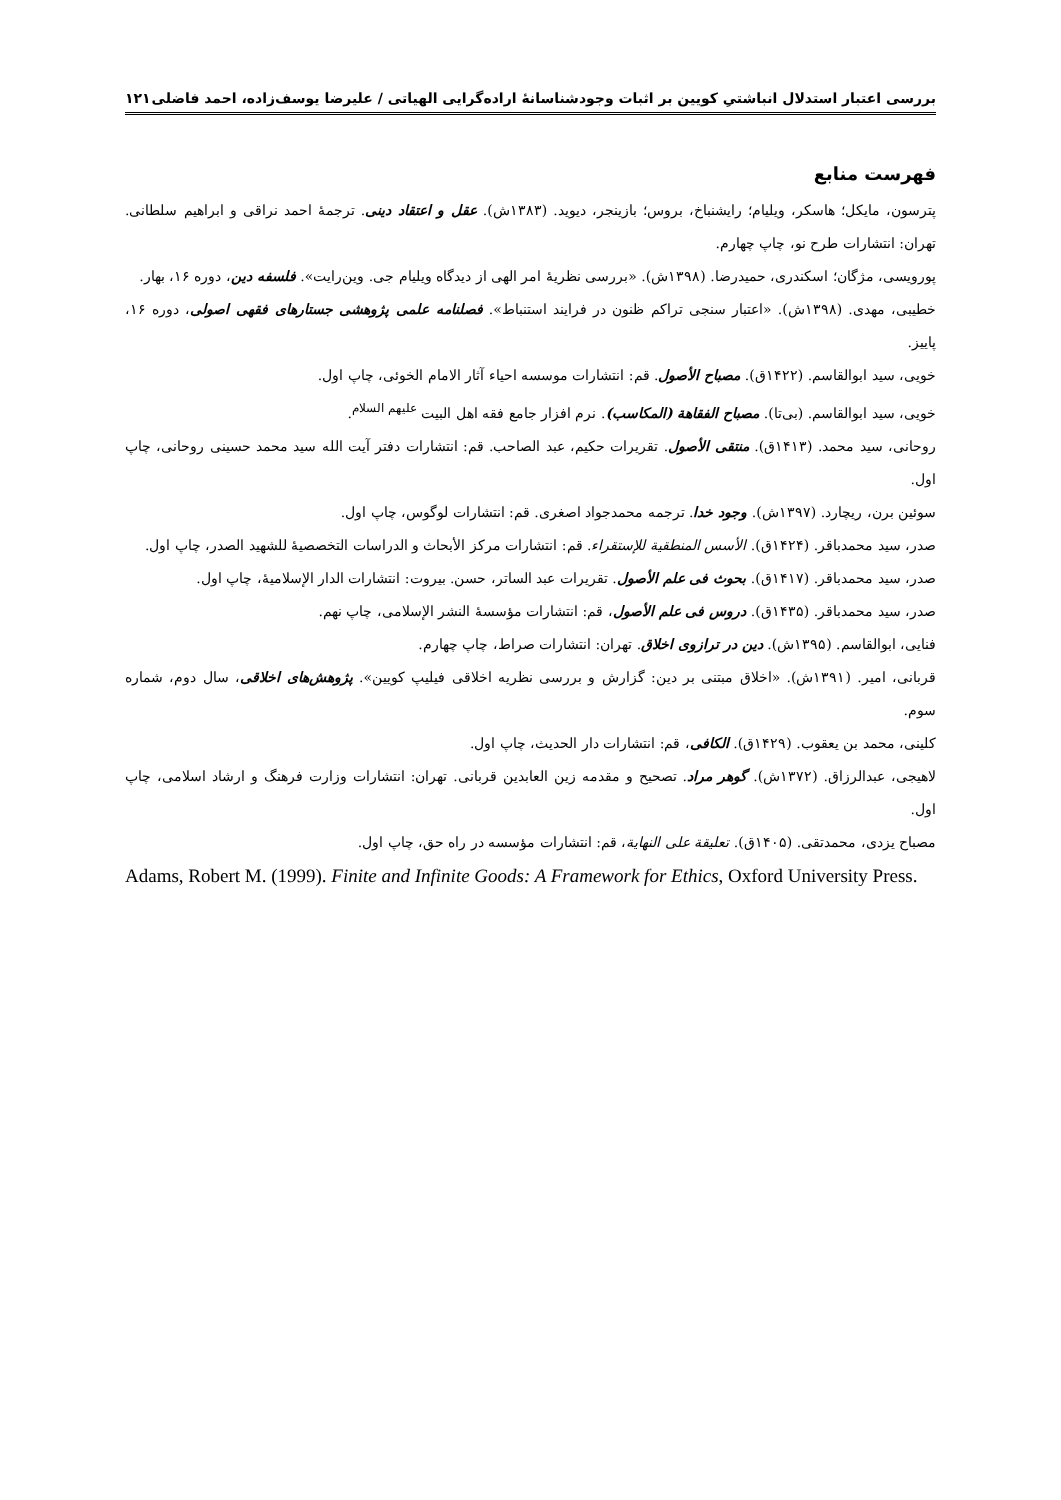بررسی اعتبار استدلال انباشتیِ کویین بر اثبات وجودشناسانهٔ اراده‌گرایی الهیاتی / علیرضا یوسف‌زاده، احمد فاضلی ۱۲۱
فهرست منابع
پترسون، مایکل؛ هاسکر، ویلیام؛ رایشنباخ، بروس؛ بازینجر، دیوید. (۱۳۸۳ش). عقل و اعتقاد دینی. ترجمهٔ احمد نراقی و ابراهیم سلطانی. تهران: انتشارات طرح نو، چاپ چهارم.
پورویسی، مژگان؛ اسکندری، حمیدرضا. (۱۳۹۸ش). «بررسی نظریهٔ امر الهی از دیدگاه ویلیام جی. وین‌رایت». فلسفه دین، دوره ۱۶، بهار.
خطیبی، مهدی. (۱۳۹۸ش). «اعتبار سنجی تراکم ظنون در فرایند استنباط». فصلنامه علمی پژوهشی جستارهای فقهی اصولی، دوره ۱۶، پاییز.
خویی، سید ابوالقاسم. (۱۴۲۲ق). مصباح الأصول. قم: انتشارات موسسه احیاء آثار الامام الخوئی، چاپ اول.
خویی، سید ابوالقاسم. (بی‌تا). مصباح الفقاهة (المکاسب). نرم افزار جامع فقه اهل البیت <sup>علیهم السلام</sup>.
روحانی، سید محمد. (۱۴۱۳ق). منتقی الأصول. تقریرات حکیم، عبد الصاحب. قم: انتشارات دفتر آیت الله سید محمد حسینی روحانی، چاپ اول.
سوئین برن، ریچارد. (۱۳۹۷ش). وجود خدا. ترجمه محمدجواد اصغری. قم: انتشارات لوگوس، چاپ اول.
صدر، سید محمدباقر. (۱۴۲۴ق). الأسس المنطقیة للإستقراء. قم: انتشارات مرکز الأبحاث و الدراسات التخصصیهٔ للشهید الصدر، چاپ اول.
صدر، سید محمدباقر. (۱۴۱۷ق). بحوث فی علم الأصول. تقریرات عبد الساتر، حسن. بیروت: انتشارات الدار الإسلامیهٔ، چاپ اول.
صدر، سید محمدباقر. (۱۴۳۵ق). دروس فی علم الأصول، قم: انتشارات مؤسسهٔ النشر الإسلامی، چاپ نهم.
فنایی، ابوالقاسم. (۱۳۹۵ش). دین در ترازوی اخلاق. تهران: انتشارات صراط، چاپ چهارم.
قربانی، امیر. (۱۳۹۱ش). «اخلاق مبتنی بر دین: گزارش و بررسی نظریه اخلاقی فیلیپ کویین». پژوهش‌های اخلاقی، سال دوم، شماره سوم.
کلینی، محمد بن یعقوب. (۱۴۲۹ق). الکافی، قم: انتشارات دار الحدیث، چاپ اول.
لاهیجی، عبدالرزاق. (۱۳۷۲ش). گوهر مراد. تصحیح و مقدمه زین العابدین قربانی. تهران: انتشارات وزارت فرهنگ و ارشاد اسلامی، چاپ اول.
مصباح یزدی، محمدتقی. (۱۴۰۵ق). تعلیقة علی النهایة، قم: انتشارات مؤسسه در راه حق، چاپ اول.
Adams, Robert M. (1999). Finite and Infinite Goods: A Framework for Ethics, Oxford University Press.